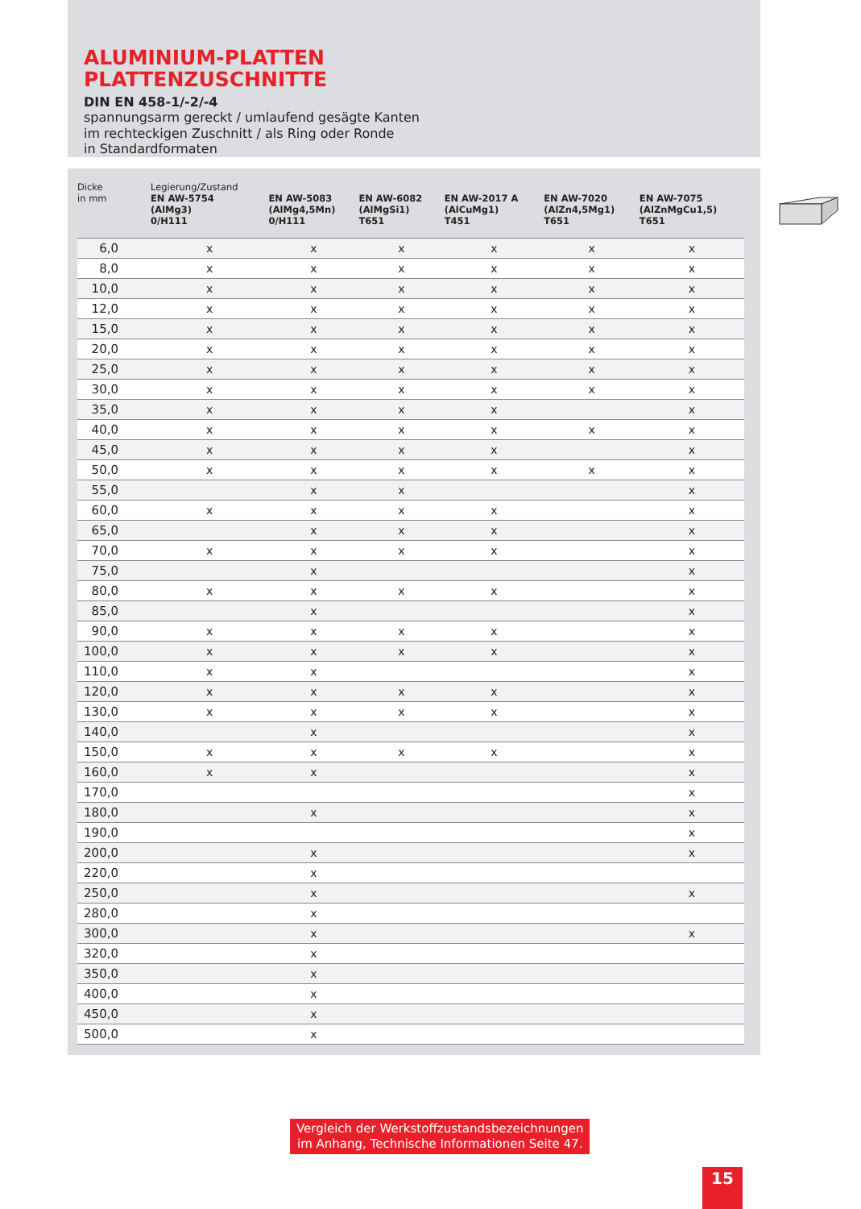ALUMINIUM-PLATTEN
PLATTENZUSCHNITTE
DIN EN 458-1/-2/-4
spannungsarm gereckt / umlaufend gesägte Kanten
im rechteckigen Zuschnitt / als Ring oder Ronde
in Standardformaten
| Dicke in mm | Legierung/Zustand EN AW-5754 (AlMg3) 0/H111 | EN AW-5083 (AlMg4,5Mn) 0/H111 | EN AW-6082 (AlMgSi1) T651 | EN AW-2017 A (AlCuMg1) T451 | EN AW-7020 (AlZn4,5Mg1) T651 | EN AW-7075 (AlZnMgCu1,5) T651 |
| --- | --- | --- | --- | --- | --- | --- |
| 6,0 | x | x | x | x | x | x |
| 8,0 | x | x | x | x | x | x |
| 10,0 | x | x | x | x | x | x |
| 12,0 | x | x | x | x | x | x |
| 15,0 | x | x | x | x | x | x |
| 20,0 | x | x | x | x | x | x |
| 25,0 | x | x | x | x | x | x |
| 30,0 | x | x | x | x | x | x |
| 35,0 | x | x | x | x | | x |
| 40,0 | x | x | x | x | x | x |
| 45,0 | x | x | x | x | | x |
| 50,0 | x | x | x | x | x | x |
| 55,0 | | x | x | | | x |
| 60,0 | x | x | x | x | | x |
| 65,0 | | x | x | x | | x |
| 70,0 | x | x | x | x | | x |
| 75,0 | | x | | | | x |
| 80,0 | x | x | x | x | | x |
| 85,0 | | x | | | | x |
| 90,0 | x | x | x | x | | x |
| 100,0 | x | x | x | x | | x |
| 110,0 | x | x | | | | x |
| 120,0 | x | x | x | x | | x |
| 130,0 | x | x | x | x | | x |
| 140,0 | | x | | | | x |
| 150,0 | x | x | x | x | | x |
| 160,0 | x | x | | | | x |
| 170,0 | | | | | | x |
| 180,0 | | x | | | | x |
| 190,0 | | | | | | x |
| 200,0 | | x | | | | x |
| 220,0 | | x | | | | |
| 250,0 | | x | | | | x |
| 280,0 | | x | | | | |
| 300,0 | | x | | | | x |
| 320,0 | | x | | | | |
| 350,0 | | x | | | | |
| 400,0 | | x | | | | |
| 450,0 | | x | | | | |
| 500,0 | | x | | | | |
Vergleich der Werkstoffzustandsbezeichnungen
im Anhang, Technische Informationen Seite 47.
15